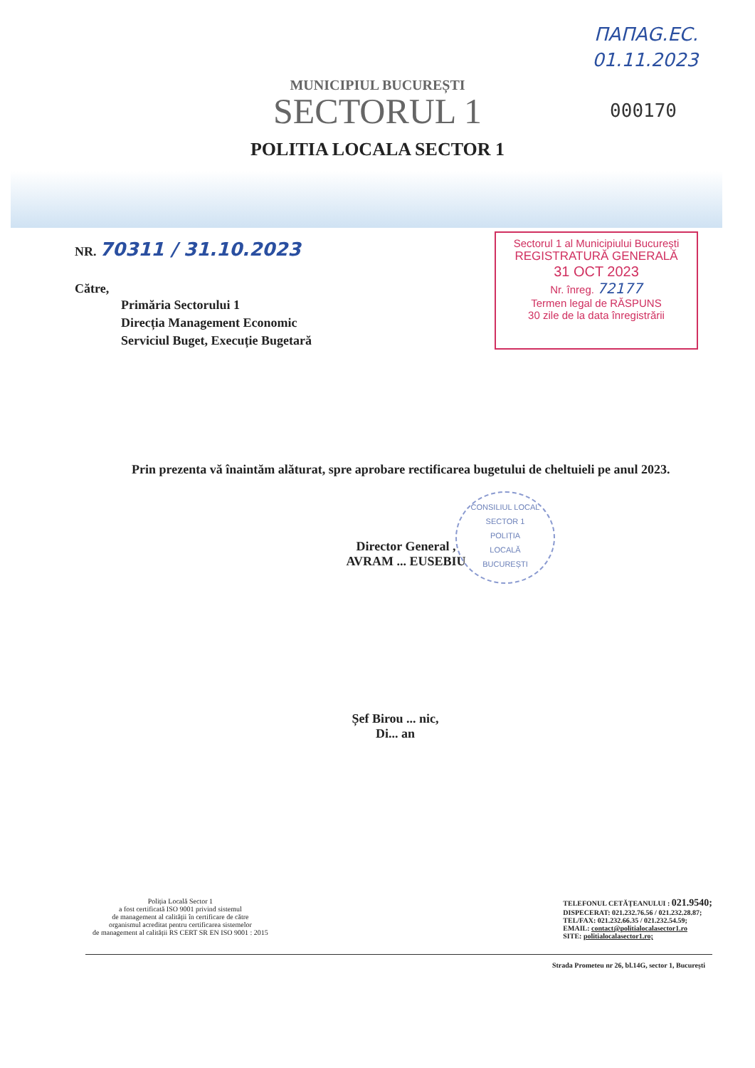ПАПАG.EC.
01.11.2023
MUNICIPIUL BUCUREȘTI
SECTORUL 1
POLITIA LOCALA SECTOR 1
000170
NR. 70311 / 31.10.2023
Către,
Primăria Sectorului 1
Direcția Management Economic
Serviciul Buget, Execuție Bugetară
Sectorul 1 al Municipiului București
REGISTRATURĂ GENERALĂ
31 OCT 2023
Nr. înreg. 72177
Termen legal de RĂSPUNS
30 zile de la data înregistrării
Prin prezenta vă înaintăm alăturat, spre aprobare rectificarea bugetului de cheltuieli pe anul 2023.
Director General ,
AVRAM ... EUSEBIU
CONSILIUL LOCAL SECTOR 1
POLIȚIA
LOCALĂ
BUCUREȘTI
Șef Birou ... nic,
Di... an
Poliția Locală Sector 1
a fost certificată ISO 9001 privind sistemul
de management al calității în certificare de către
organismul acreditat pentru certificarea sistemelor
de management al calității RS CERT SR EN ISO 9001 : 2015
TELEFONUL CETĂȚEANULUI : 021.9540;
DISPECERAT: 021.232.76.56 / 021.232.28.87;
TEL/FAX: 021.232.66.35 / 021.232.54.59;
EMAIL: contact@politialocalasector1.ro
SITE: politialocalasector1.ro;
Strada Prometeu nr 26, bl.14G, sector 1, București